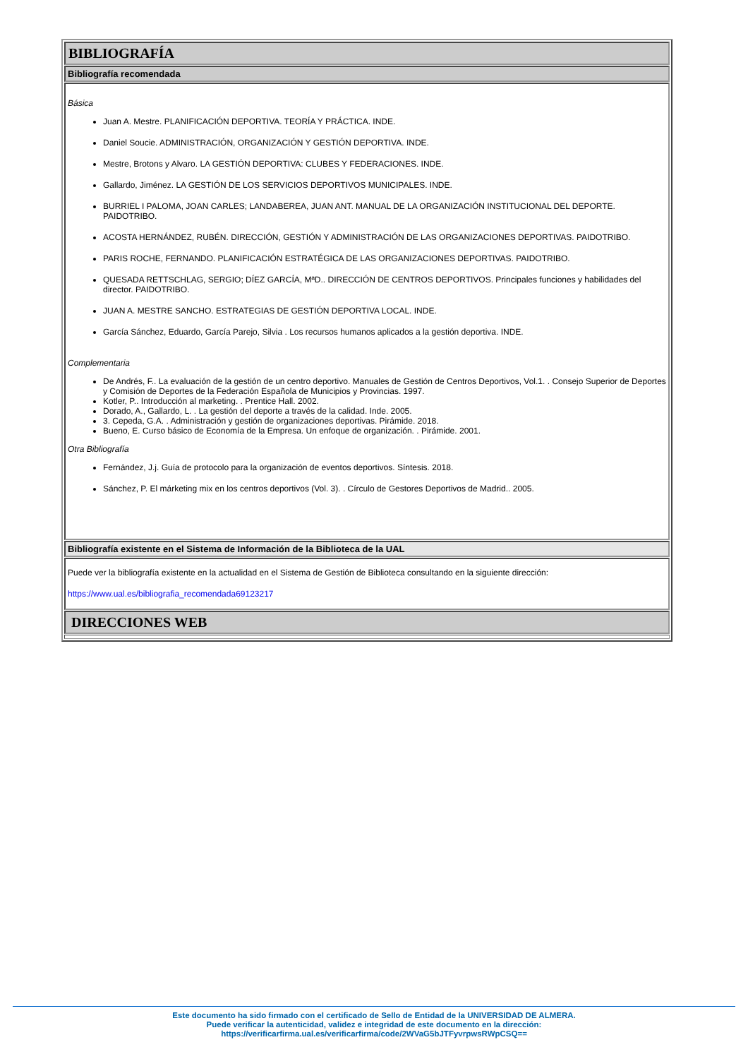BIBLIOGRAFÍA
Bibliografía recomendada
Básica
Juan A. Mestre. PLANIFICACIÓN DEPORTIVA. TEORÍA Y PRÁCTICA. INDE.
Daniel Soucie. ADMINISTRACIÓN, ORGANIZACIÓN Y GESTIÓN DEPORTIVA. INDE.
Mestre, Brotons y Alvaro. LA GESTIÓN DEPORTIVA: CLUBES Y FEDERACIONES. INDE.
Gallardo, Jiménez. LA GESTIÓN DE LOS SERVICIOS DEPORTIVOS MUNICIPALES. INDE.
BURRIEL I PALOMA, JOAN CARLES; LANDABEREA, JUAN ANT. MANUAL DE LA ORGANIZACIÓN INSTITUCIONAL DEL DEPORTE. PAIDOTRIBO.
ACOSTA HERNÁNDEZ, RUBÉN. DIRECCIÓN, GESTIÓN Y ADMINISTRACIÓN DE LAS ORGANIZACIONES DEPORTIVAS. PAIDOTRIBO.
PARIS ROCHE, FERNANDO. PLANIFICACIÓN ESTRATÉGICA DE LAS ORGANIZACIONES DEPORTIVAS. PAIDOTRIBO.
QUESADA RETTSCHLAG, SERGIO; DÍEZ GARCÍA, MªD.. DIRECCIÓN DE CENTROS DEPORTIVOS. Principales funciones y habilidades del director. PAIDOTRIBO.
JUAN A. MESTRE SANCHO. ESTRATEGIAS DE GESTIÓN DEPORTIVA LOCAL. INDE.
García Sánchez, Eduardo, García Parejo, Silvia . Los recursos humanos aplicados a la gestión deportiva. INDE.
Complementaria
De Andrés, F.. La evaluación de la gestión de un centro deportivo. Manuales de Gestión de Centros Deportivos, Vol.1. . Consejo Superior de Deportes y Comisión de Deportes de la Federación Española de Municipios y Provincias. 1997.
Kotler, P.. Introducción al marketing. . Prentice Hall. 2002.
Dorado, A., Gallardo, L. . La gestión del deporte a través de la calidad. Inde. 2005.
3. Cepeda, G.A. . Administración y gestión de organizaciones deportivas. Pirámide. 2018.
Bueno, E. Curso básico de Economía de la Empresa. Un enfoque de organización. . Pirámide. 2001.
Otra Bibliografía
Fernández, J.j. Guía de protocolo para la organización de eventos deportivos. Síntesis. 2018.
Sánchez, P. El márketing mix en los centros deportivos (Vol. 3). . Círculo de Gestores Deportivos de Madrid.. 2005.
Bibliografía existente en el Sistema de Información de la Biblioteca de la UAL
Puede ver la bibliografía existente en la actualidad en el Sistema de Gestión de Biblioteca consultando en la siguiente dirección:
https://www.ual.es/bibliografia_recomendada69123217
DIRECCIONES WEB
Este documento ha sido firmado con el certificado de Sello de Entidad de la UNIVERSIDAD DE ALMERA.
Puede verificar la autenticidad, validez e integridad de este documento en la dirección:
https://verificarfirma.ual.es/verificarfirma/code/2WVaG5bJTFyvrpwsRWpCSQ==